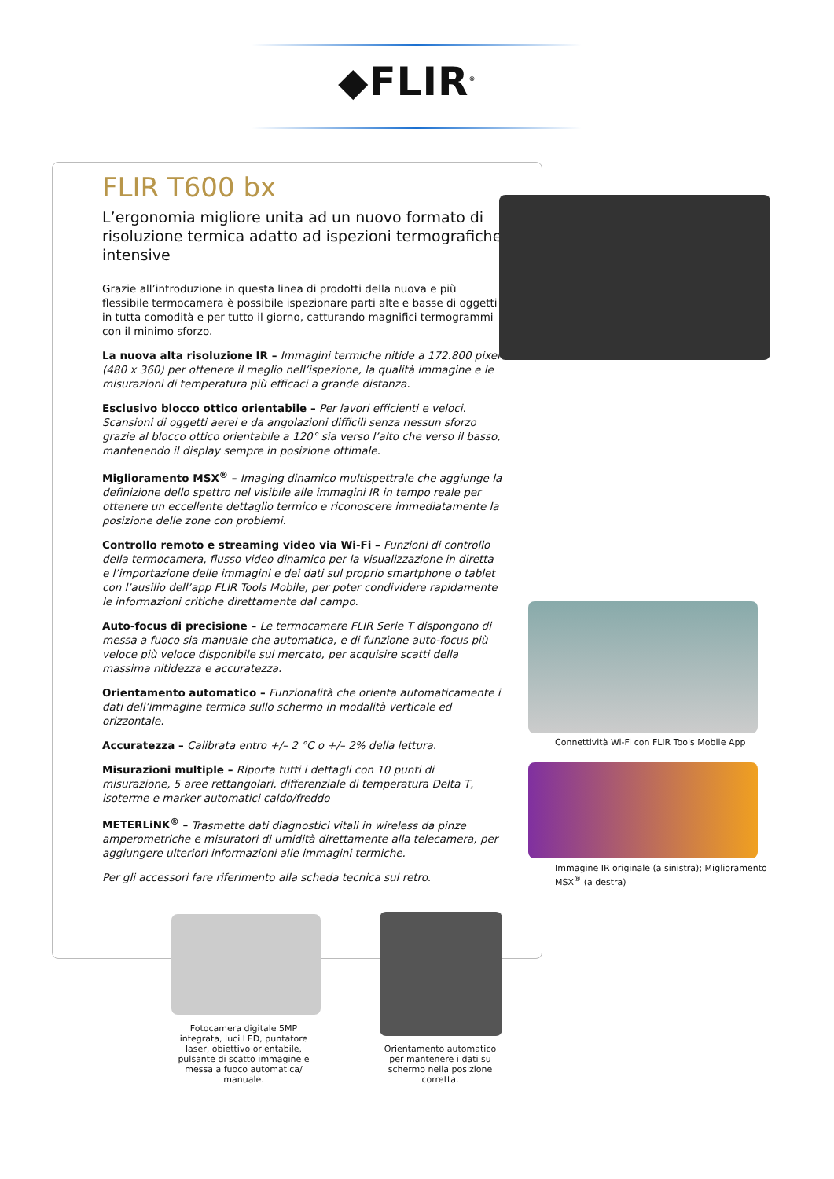◆FLIR<sup>®</sup>
FLIR T600 bx
L’ergonomia migliore unita ad un nuovo formato di risoluzione termica adatto ad ispezioni termografiche intensive
Grazie all’introduzione in questa linea di prodotti della nuova e più flessibile termocamera è possibile ispezionare parti alte e basse di oggetti in tutta comodità e per tutto il giorno, catturando magnifici termogrammi con il minimo sforzo.
La nuova alta risoluzione IR – Immagini termiche nitide a 172.800 pixel (480 x 360) per ottenere il meglio nell’ispezione, la qualità immagine e le misurazioni di temperatura più efficaci a grande distanza.
Esclusivo blocco ottico orientabile – Per lavori efficienti e veloci. Scansioni di oggetti aerei e da angolazioni difficili senza nessun sforzo grazie al blocco ottico orientabile a 120° sia verso l’alto che verso il basso, mantenendo il display sempre in posizione ottimale.
Miglioramento MSX<sup>®</sup> – Imaging dinamico multispettrale che aggiunge la definizione dello spettro nel visibile alle immagini IR in tempo reale per ottenere un eccellente dettaglio termico e riconoscere immediatamente la posizione delle zone con problemi.
Controllo remoto e streaming video via Wi-Fi – Funzioni di controllo della termocamera, flusso video dinamico per la visualizzazione in diretta e l’importazione delle immagini e dei dati sul proprio smartphone o tablet con l’ausilio dell’app FLIR Tools Mobile, per poter condividere rapidamente le informazioni critiche direttamente dal campo.
Auto-focus di precisione – Le termocamere FLIR Serie T dispongono di messa a fuoco sia manuale che automatica, e di funzione auto-focus più veloce più veloce disponibile sul mercato, per acquisire scatti della massima nitidezza e accuratezza.
Orientamento automatico – Funzionalità che orienta automaticamente i dati dell’immagine termica sullo schermo in modalità verticale ed orizzontale.
Accuratezza – Calibrata entro +/– 2 °C o +/– 2% della lettura.
Misurazioni multiple – Riporta tutti i dettagli con 10 punti di misurazione, 5 aree rettangolari, differenziale di temperatura Delta T, isoterme e marker automatici caldo/freddo
METERLiNK<sup>®</sup> – Trasmette dati diagnostici vitali in wireless da pinze amperometriche e misuratori di umidità direttamente alla telecamera, per aggiungere ulteriori informazioni alle immagini termiche.
Per gli accessori fare riferimento alla scheda tecnica sul retro.
Connettività Wi-Fi con FLIR Tools Mobile App
Immagine IR originale (a sinistra); Miglioramento MSX<sup>®</sup> (a destra)
Fotocamera digitale 5MP integrata, luci LED, puntatore laser, obiettivo orientabile, pulsante di scatto immagine e messa a fuoco automatica/ manuale.
Orientamento automatico per mantenere i dati su schermo nella posizione corretta.